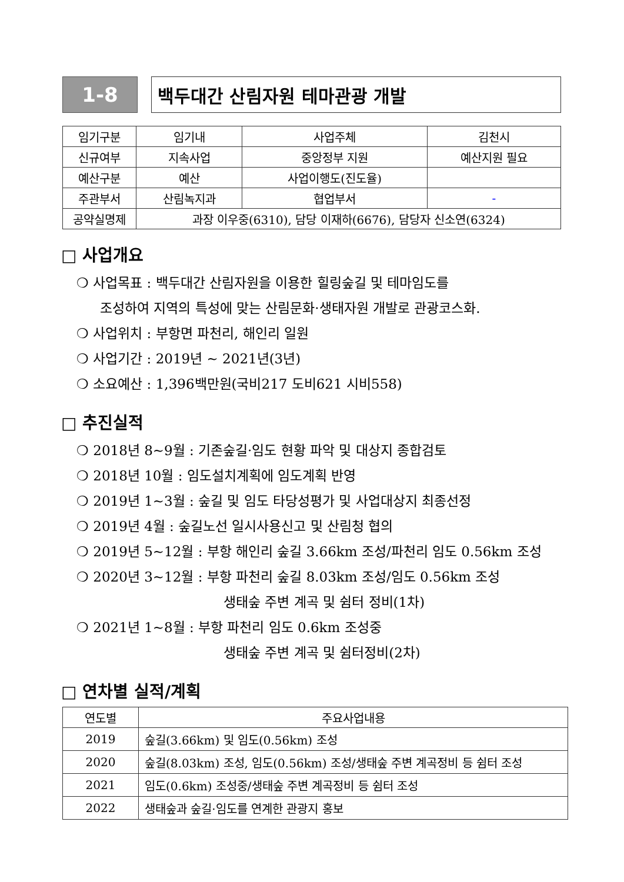1-8 백두대간 산림자원 테마관광 개발
| 임기구분 | 임기내 | 사업주체 | 김천시 |
| 신규여부 | 지속사업 | 중앙정부 지원 | 예산지원 필요 |
| 예산구분 | 예산 | 사업이행도(진도율) | |
| 주관부서 | 산림녹지과 | 협업부서 | - |
| 공약실명제 | 과장 이우중(6310), 담당 이재하(6676), 담당자 신소연(6324) | | |
□ 사업개요
❍ 사업목표 : 백두대간 산림자원을 이용한 힐링숲길 및 테마임도를
조성하여 지역의 특성에 맞는 산림문화·생태자원 개발로 관광코스화.
❍ 사업위치 : 부항면 파천리, 해인리 일원
❍ 사업기간 : 2019년 ~ 2021년(3년)
❍ 소요예산 : 1,396백만원(국비217 도비621 시비558)
□ 추진실적
❍ 2018년 8~9월 : 기존숲길·임도 현황 파악 및 대상지 종합검토
❍ 2018년 10월 : 임도설치계획에 임도계획 반영
❍ 2019년 1~3월 : 숲길 및 임도 타당성평가 및 사업대상지 최종선정
❍ 2019년 4월 : 숲길노선 일시사용신고 및 산림청 협의
❍ 2019년 5~12월 : 부항 해인리 숲길 3.66km 조성/파천리 임도 0.56km 조성
❍ 2020년 3~12월 : 부항 파천리 숲길 8.03km 조성/임도 0.56km 조성
생태숲 주변 계곡 및 쉼터 정비(1차)
❍ 2021년 1~8월 : 부항 파천리 임도 0.6km 조성중
생태숲 주변 계곡 및 쉼터정비(2차)
□ 연차별 실적/계획
| 연도별 | 주요사업내용 |
| --- | --- |
| 2019 | 숲길(3.66km) 및 임도(0.56km) 조성 |
| 2020 | 숲길(8.03km) 조성, 임도(0.56km) 조성/생태숲 주변 계곡정비 등 쉼터 조성 |
| 2021 | 임도(0.6km) 조성중/생태숲 주변 계곡정비 등 쉼터 조성 |
| 2022 | 생태숲과 숲길·임도를 연계한 관광지 홍보 |